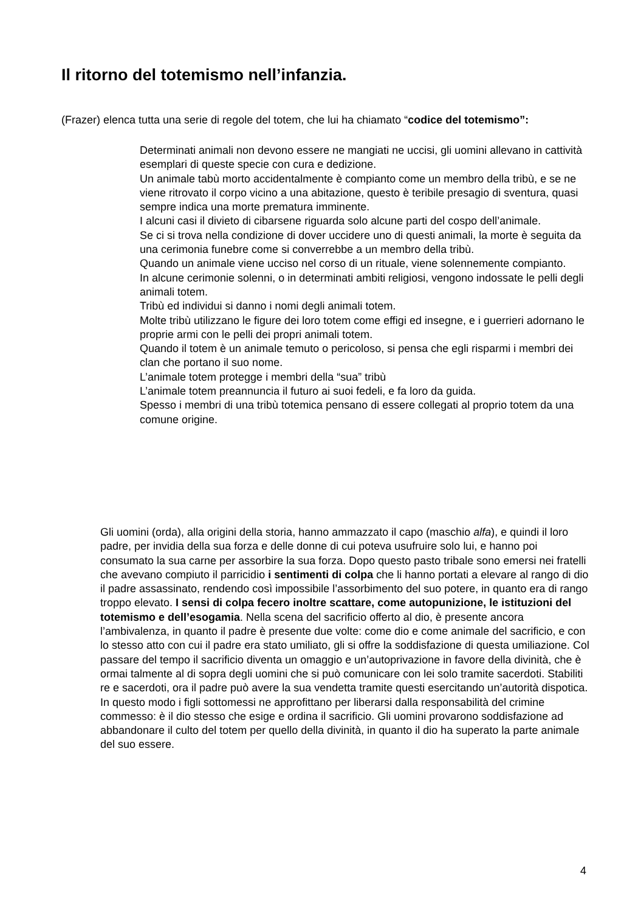Il ritorno del totemismo nell’infanzia.
(Frazer) elenca tutta una serie di regole del totem, che lui ha chiamato “codice del totemismo”:
Determinati animali non devono essere ne mangiati ne uccisi, gli uomini allevano in cattività esemplari di queste specie con cura e dedizione.
Un animale tabù morto accidentalmente è compianto come un membro della tribù, e se ne viene ritrovato il corpo vicino a una abitazione, questo è teribile presagio di sventura, quasi sempre indica una morte prematura imminente.
I alcuni casi il divieto di cibarsene riguarda solo alcune parti del cospo dell’animale.
Se ci si trova nella condizione di dover uccidere uno di questi animali, la morte è seguita da una cerimonia funebre come si converrebbe a un membro della tribù.
Quando un animale viene ucciso nel corso di un rituale, viene solennemente compianto.
In alcune cerimonie solenni, o in determinati ambiti religiosi, vengono indossate le pelli degli animali totem.
Tribù ed individui si danno i nomi degli animali totem.
Molte tribù utilizzano le figure dei loro totem come effigi ed insegne, e i guerrieri adornano le proprie armi con le pelli dei propri animali totem.
Quando il totem è un animale temuto o pericoloso, si pensa che egli risparmi i membri dei clan che portano il suo nome.
L’animale totem protegge i membri della “sua” tribù
L’animale totem preannuncia il futuro ai suoi fedeli, e fa loro da guida.
Spesso i membri di una tribù totemica pensano di essere collegati al proprio totem da una comune origine.
Gli uomini (orda), alla origini della storia, hanno ammazzato il capo (maschio alfa), e quindi il loro padre, per invidia della sua forza e delle donne di cui poteva usufruire solo lui, e hanno poi consumato la sua carne per assorbire la sua forza. Dopo questo pasto tribale sono emersi nei fratelli che avevano compiuto il parricidio i sentimenti di colpa che li hanno portati a elevare al rango di dio il padre assassinato, rendendo così impossibile l’assorbimento del suo potere, in quanto era di rango troppo elevato. I sensi di colpa fecero inoltre scattare, come autopunizione, le istituzioni del totemismo e dell’esogamia. Nella scena del sacrificio offerto al dio, è presente ancora l’ambivalenza, in quanto il padre è presente due volte: come dio e come animale del sacrificio, e con lo stesso atto con cui il padre era stato umiliato, gli si offre la soddisfazione di questa umiliazione. Col passare del tempo il sacrificio diventa un omaggio e un’autoprivazione in favore della divinità, che è ormai talmente al di sopra degli uomini che si può comunicare con lei solo tramite sacerdoti. Stabiliti re e sacerdoti, ora il padre può avere la sua vendetta tramite questi esercitando un’autorità dispotica. In questo modo i figli sottomessi ne approfittano per liberarsi dalla responsabilità del crimine commesso: è il dio stesso che esige e ordina il sacrificio. Gli uomini provarono soddisfazione ad abbandonare il culto del totem per quello della divinità, in quanto il dio ha superato la parte animale del suo essere.
4